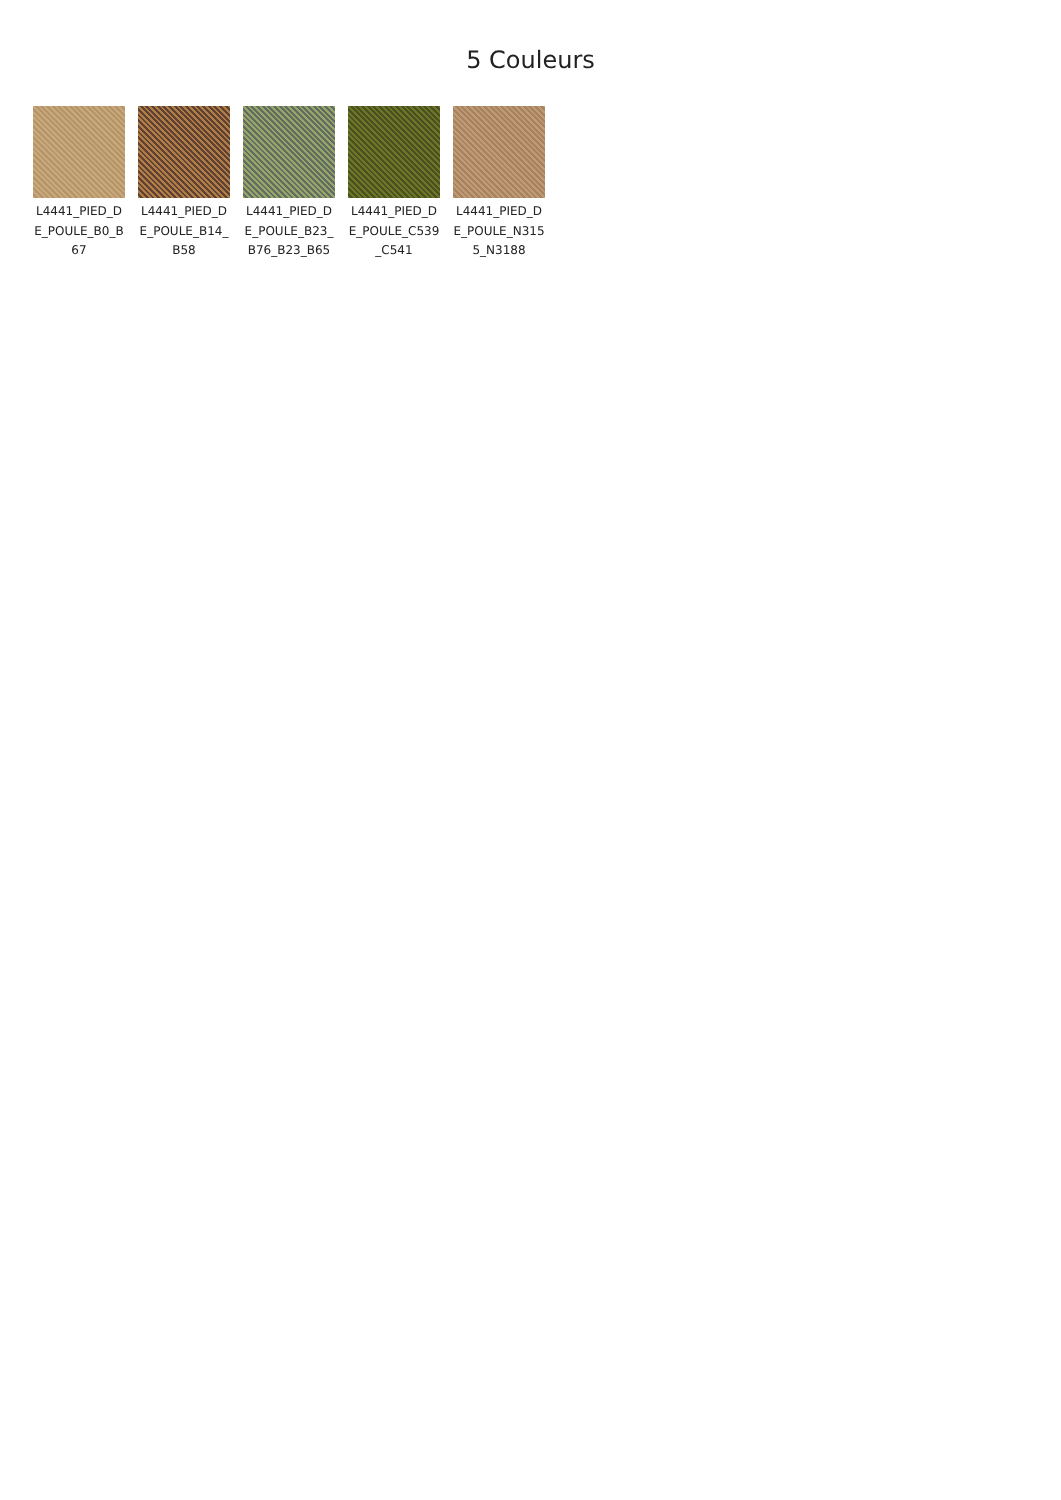5 Couleurs
L4441_PIED_DE_POULE_B0_B67
L4441_PIED_DE_POULE_B14_B58
L4441_PIED_DE_POULE_B23_B76_B23_B65
L4441_PIED_DE_POULE_C539_C541
L4441_PIED_DE_POULE_N3155_N3188